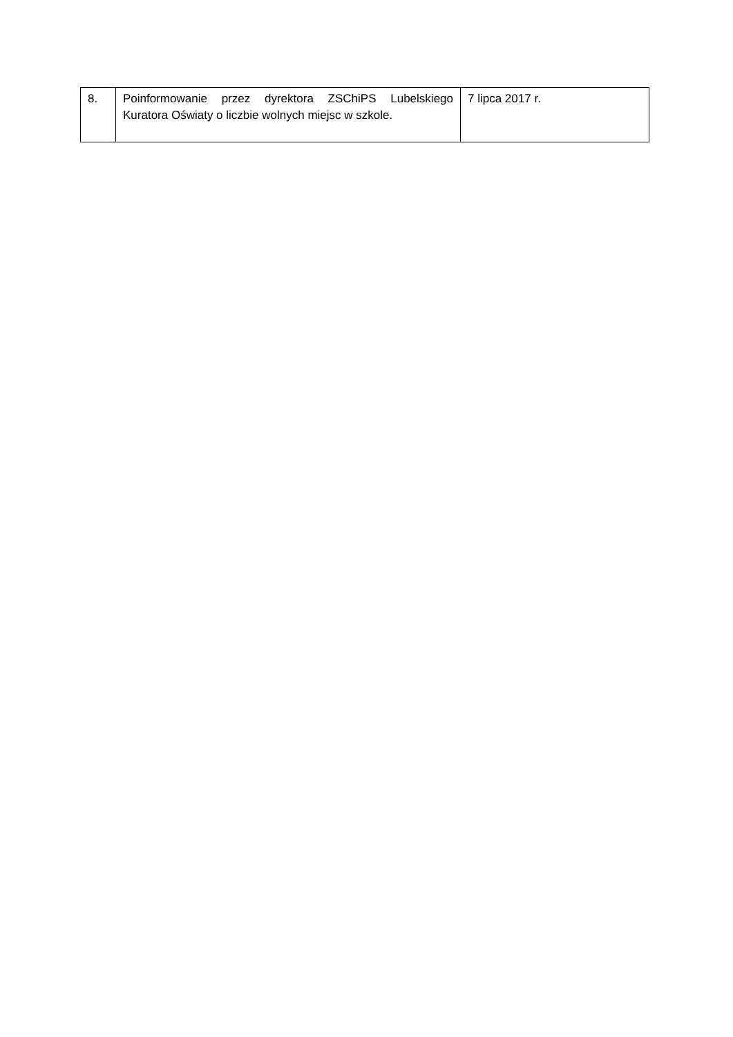| 8. | Poinformowanie przez dyrektora ZSChiPS Lubelskiego Kuratora Oświaty o liczbie wolnych miejsc w szkole. | 7 lipca 2017 r. |